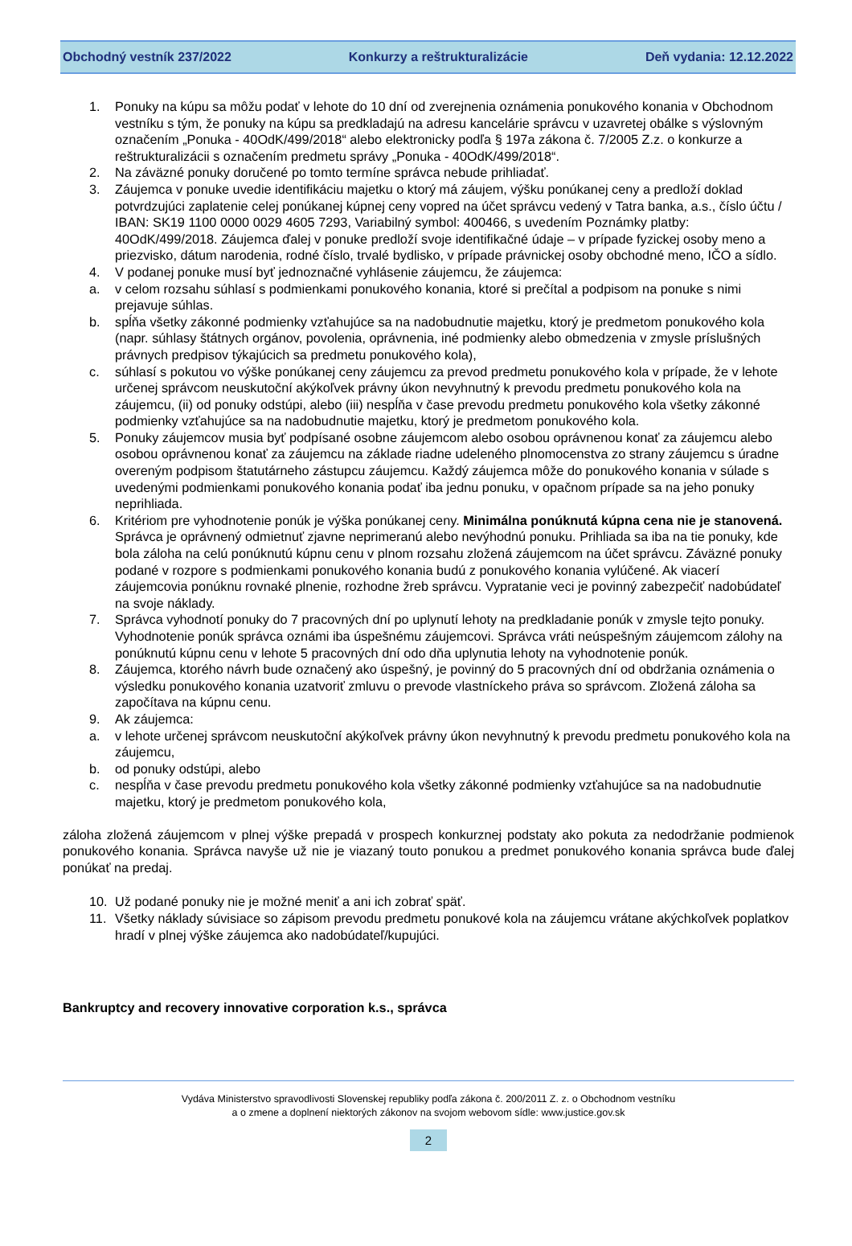Obchodný vestník 237/2022 Konkurzy a reštrukturalizácie Deň vydania: 12.12.2022
1. Ponuky na kúpu sa môžu podať v lehote do 10 dní od zverejnenia oznámenia ponukového konania v Obchodnom vestníku s tým, že ponuky na kúpu sa predkladajú na adresu kancelárie správcu v uzavretej obálke s výslovným označením „Ponuka - 40OdK/499/2018“ alebo elektronicky podľa § 197a zákona č. 7/2005 Z.z. o konkurze a reštrukturalizácii s označením predmetu správy „Ponuka - 40OdK/499/2018“.
2. Na záväzné ponuky doručené po tomto termíne správca nebude prihliadať.
3. Záujemca v ponuke uvedie identifikáciu majetku o ktorý má záujem, výšku ponúkanej ceny a predloží doklad potvrdzujúci zaplatenie celej ponúkanej kúpnej ceny vopred na účet správcu vedený v Tatra banka, a.s., číslo účtu / IBAN: SK19 1100 0000 0029 4605 7293, Variabilný symbol: 400466, s uvedením Poznámky platby: 40OdK/499/2018. Záujemca ďalej v ponuke predloží svoje identifikačné údaje – v prípade fyzickej osoby meno a priezvisko, dátum narodenia, rodné číslo, trvalé bydlisko, v prípade právnickej osoby obchodné meno, IČO a sídlo.
4. V podanej ponuke musí byť jednoznačné vyhlásenie záujemcu, že záujemca:
a. v celom rozsahu súhlasí s podmienkami ponukového konania, ktoré si prečítal a podpisom na ponuke s nimi prejavuje súhlas.
b. spĺňa všetky zákonné podmienky vzťahujúce sa na nadobudnutie majetku, ktorý je predmetom ponukového kola (napr. súhlasy štátnych orgánov, povolenia, oprávnenia, iné podmienky alebo obmedzenia v zmysle príslušných právnych predpisov týkajúcich sa predmetu ponukového kola),
c. súhlasí s pokutou vo výške ponúkanej ceny záujemcu za prevod predmetu ponukového kola v prípade, že v lehote určenej správcom neuskutoční akýkoľvek právny úkon nevyhnutný k prevodu predmetu ponukového kola na záujemcu, (ii) od ponuky odstúpi, alebo (iii) nespĺňa v čase prevodu predmetu ponukového kola všetky zákonné podmienky vzťahujúce sa na nadobudnutie majetku, ktorý je predmetom ponukového kola.
5. Ponuky záujemcov musia byť podpísané osobne záujemcom alebo osobou oprávnenou konať za záujemcu alebo osobou oprávnenou konať za záujemcu na základe riadne udeleného plnomocenstva zo strany záujemcu s úradne overeným podpisom štatutárneho zástupcu záujemcu. Každý záujemca môže do ponukového konania v súlade s uvedenými podmienkami ponukového konania podať iba jednu ponuku, v opačnom prípade sa na jeho ponuky neprihliada.
6. Kritériom pre vyhodnotenie ponúk je výška ponúkanej ceny. Minimálna ponúknutá kúpna cena nie je stanovená. Správca je oprávnený odmietnuť zjavne neprimeranú alebo nevýhodnú ponuku. Prihliada sa iba na tie ponuky, kde bola záloha na celú ponúknutú kúpnu cenu v plnom rozsahu zložená záujemcom na účet správcu. Záväzné ponuky podané v rozpore s podmienkami ponukového konania budú z ponukového konania vylúčené. Ak viacerí záujemcovia ponúknu rovnaké plnenie, rozhodne žreb správcu. Vypratanie veci je povinný zabezpečiť nadobúdateľ na svoje náklady.
7. Správca vyhodnotí ponuky do 7 pracovných dní po uplynutí lehoty na predkladanie ponúk v zmysle tejto ponuky. Vyhodnotenie ponúk správca oznámi iba úspešnému záujemcovi. Správca vráti neúspešným záujemcom zálohy na ponúknutú kúpnu cenu v lehote 5 pracovných dní odo dňa uplynutia lehoty na vyhodnotenie ponúk.
8. Záujemca, ktorého návrh bude označený ako úspešný, je povinný do 5 pracovných dní od obdržania oznámenia o výsledku ponukového konania uzatvoriť zmluvu o prevode vlastníckeho práva so správcom. Zložená záloha sa započítava na kúpnu cenu.
9. Ak záujemca:
a. v lehote určenej správcom neuskutoční akýkoľvek právny úkon nevyhnutný k prevodu predmetu ponukového kola na záujemcu,
b. od ponuky odstúpi, alebo
c. nespĺňa v čase prevodu predmetu ponukového kola všetky zákonné podmienky vzťahujúce sa na nadobudnutie majetku, ktorý je predmetom ponukového kola,
záloha zložená záujemcom v plnej výške prepadá v prospech konkurznej podstaty ako pokuta za nedodržanie podmienok ponukového konania. Správca navyše už nie je viazaný touto ponukou a predmet ponukového konania správca bude ďalej ponúkať na predaj.
10. Už podané ponuky nie je možné meniť a ani ich zobrať späť.
11. Všetky náklady súvisiace so zápisom prevodu predmetu ponukové kola na záujemcu vrátane akýchkoľvek poplatkov hradí v plnej výške záujemca ako nadobúdateľ/kupujúci.
Bankruptcy and recovery innovative corporation k.s., správca
Vydáva Ministerstvo spravodlivosti Slovenskej republiky podľa zákona č. 200/2011 Z. z. o Obchodnom vestníku
a o zmene a doplnení niektorých zákonov na svojom webovom sídle: www.justice.gov.sk
2